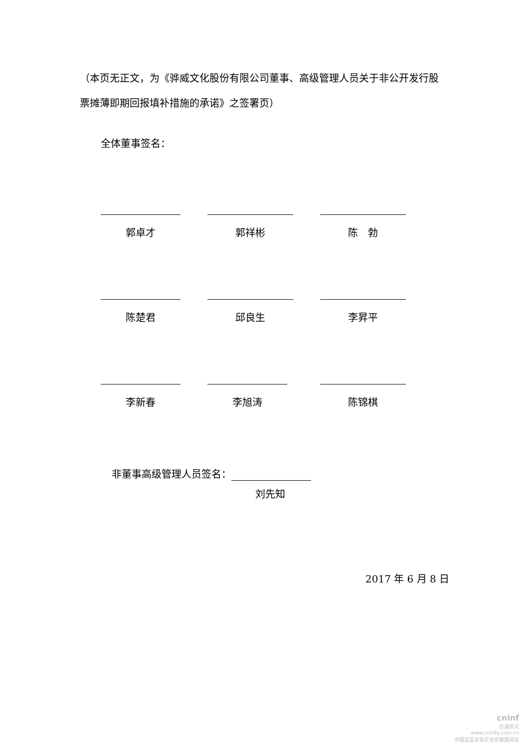（本页无正文，为《骅威文化股份有限公司董事、高级管理人员关于非公开发行股票摊薄即期回报填补措施的承诺》之签署页）
全体董事签名：
郭卓才 郭祥彬 陈　勃
陈楚君 邱良生 李昇平
李新春 李旭涛 陈锦棋
非董事高级管理人员签名：
刘先知
2017 年 6 月 8 日
cninf
巨潮资讯
www.cninfo.com.cn
中国证监会指定信息披露网站